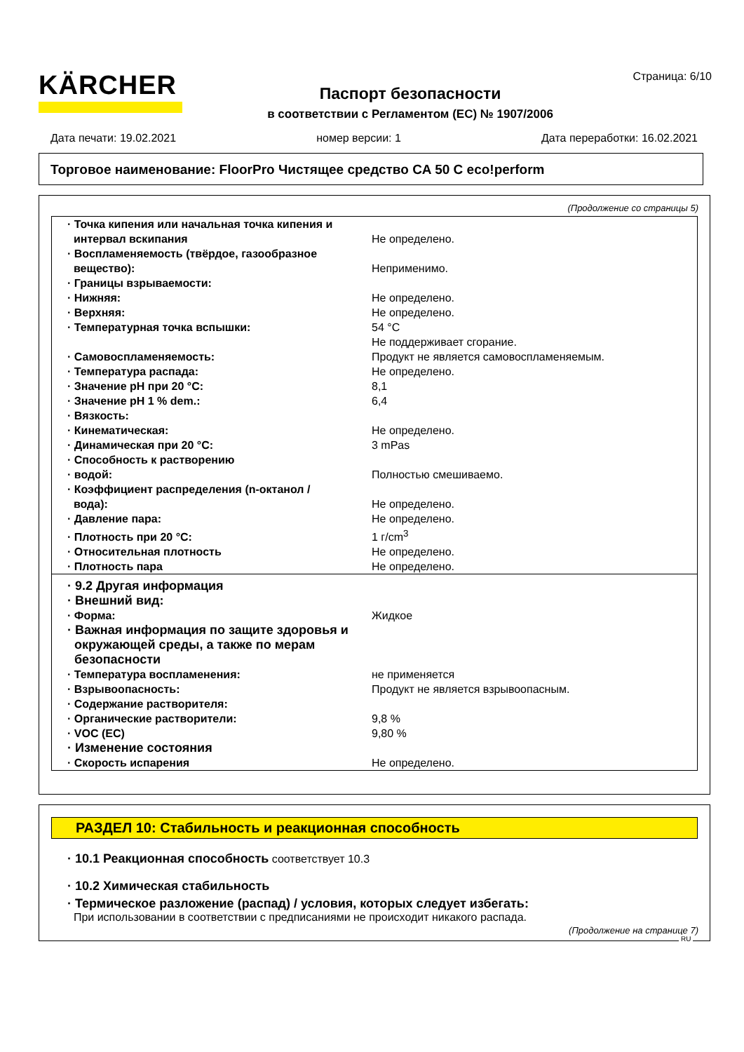KÄRCHER
Страница: 6/10
Паспорт безопасности
в соответствии с Регламентом (ЕС) № 1907/2006
Дата печати: 19.02.2021 номер версии: 1 Дата переработки: 16.02.2021
Торговое наименование: FloorPro Чистящее средство CA 50 C eco!perform
(Продолжение со страницы 5)
| · Точка кипения или начальная точка кипения и интервал вскипания | Не определено. |
| · Воспламеняемость (твёрдое, газообразное вещество): | Неприменимо. |
| · Границы взрываемости: | |
| · Нижняя: | Не определено. |
| · Верхняя: | Не определено. |
| · Температурная точка вспышки: | 54 °C |
| | Не поддерживает сгорание. |
| · Самовоспламеняемость: | Продукт не является самовоспламеняемым. |
| · Температура распада: | Не определено. |
| · Значение pH при 20 °C: | 8,1 |
| · Значение pH 1 % dem.: | 6,4 |
| · Вязкость: | |
| · Кинематическая: | Не определено. |
| · Динамическая при 20 °C: | 3 mPas |
| · Способность к растворению | |
| · водой: | Полностью смешиваемо. |
| · Коэффициент распределения (n-октанол / вода): | Не определено. |
| · Давление пара: | Не определено. |
| · Плотность при 20 °C: | 1 г/cm<sup>3</sup> |
| · Относительная плотность | Не определено. |
| · Плотность пара | Не определено. |
| · 9.2 Другая информация | |
| · Внешний вид: | |
| · Форма: | Жидкое |
| · Важная информация по защите здоровья и окружающей среды, а также по мерам безопасности | |
| · Температура воспламенения: | не применяется |
| · Взрывоопасность: | Продукт не является взрывоопасным. |
| · Содержание растворителя: | |
| · Органические растворители: | 9,8 % |
| · VOC (EC) | 9,80 % |
| · Изменение состояния | |
| · Скорость испарения | Не определено. |
РАЗДЕЛ 10: Стабильность и реакционная способность
· 10.1 Реакционная способность соответствует 10.3
· 10.2 Химическая стабильность
· Термическое разложение (распад) / условия, которых следует избегать:
При использовании в соответствии с предписаниями не происходит никакого распада.
(Продолжение на странице 7)
RU